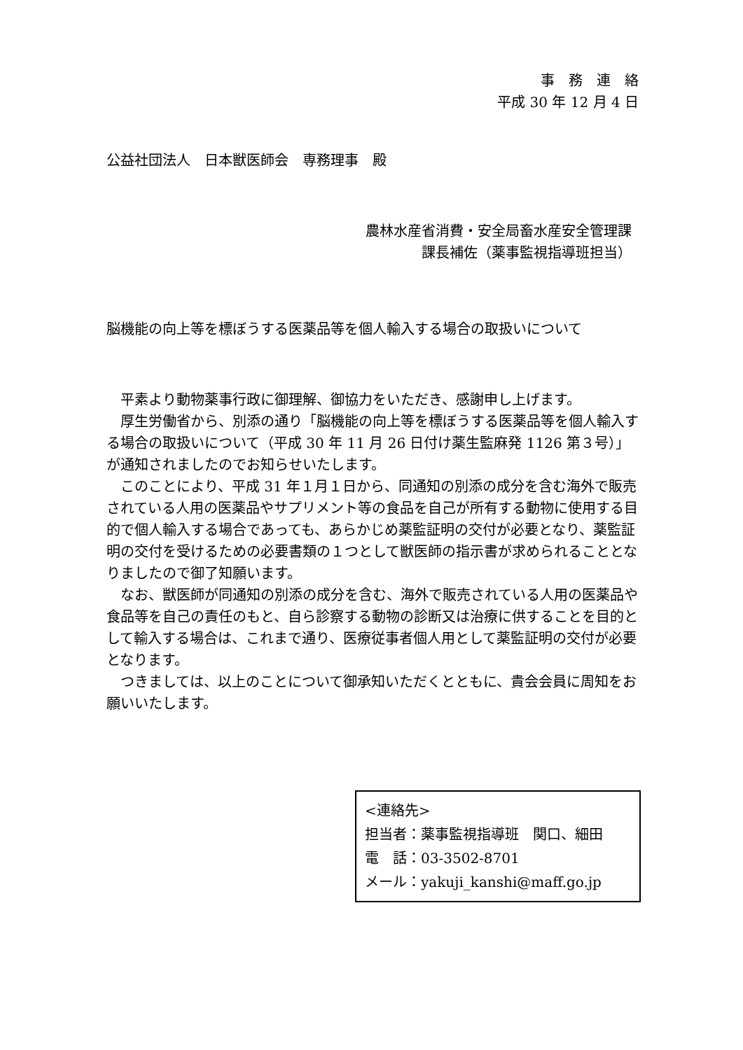事務連絡
平成 30 年 12 月 4 日
公益社団法人　日本獣医師会　専務理事　殿
農林水産省消費・安全局畜水産安全管理課
課長補佐（薬事監視指導班担当）
脳機能の向上等を標ぼうする医薬品等を個人輸入する場合の取扱いについて
　平素より動物薬事行政に御理解、御協力をいただき、感謝申し上げます。
　厚生労働省から、別添の通り「脳機能の向上等を標ぼうする医薬品等を個人輸入する場合の取扱いについて（平成 30 年 11 月 26 日付け薬生監麻発 1126 第３号）」が通知されましたのでお知らせいたします。
　このことにより、平成 31 年１月１日から、同通知の別添の成分を含む海外で販売されている人用の医薬品やサプリメント等の食品を自己が所有する動物に使用する目的で個人輸入する場合であっても、あらかじめ薬監証明の交付が必要となり、薬監証明の交付を受けるための必要書類の１つとして獣医師の指示書が求められることとなりましたので御了知願います。
　なお、獣医師が同通知の別添の成分を含む、海外で販売されている人用の医薬品や食品等を自己の責任のもと、自ら診察する動物の診断又は治療に供することを目的として輸入する場合は、これまで通り、医療従事者個人用として薬監証明の交付が必要となります。
　つきましては、以上のことについて御承知いただくとともに、貴会会員に周知をお願いいたします。
<連絡先>
担当者：薬事監視指導班　関口、細田
電　話：03-3502-8701
メール：yakuji_kanshi@maff.go.jp